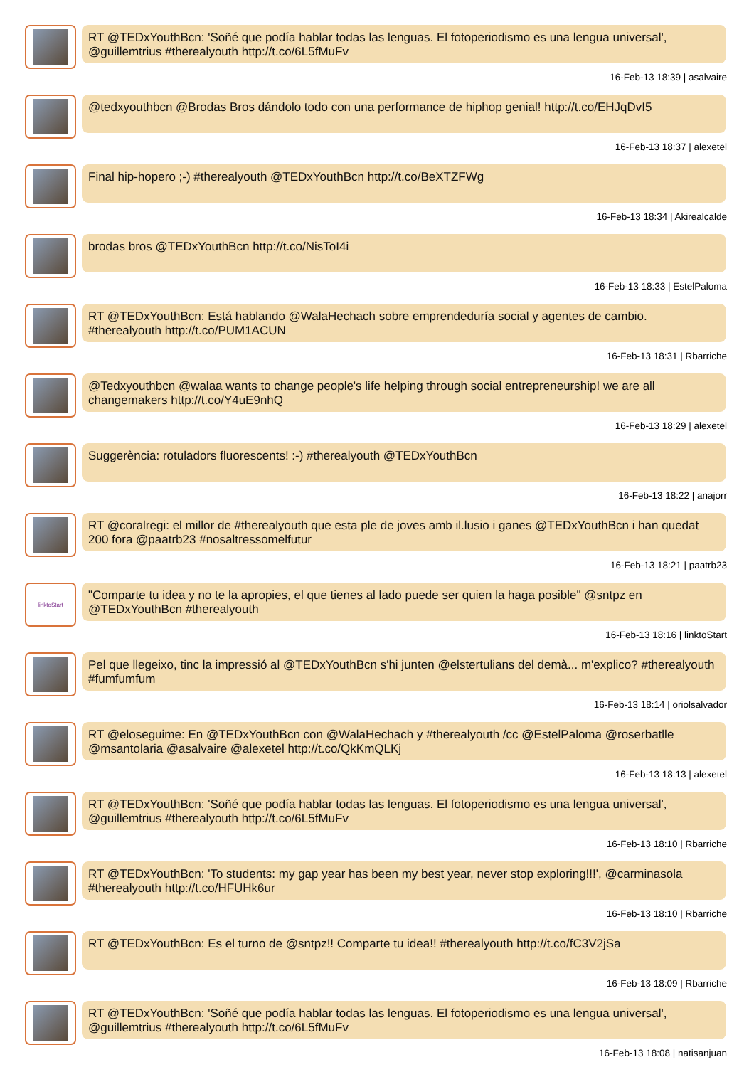RT @TEDxYouthBcn: 'Soñé que podía hablar todas las lenguas. El fotoperiodismo es una lengua universal', @guillemtrius #therealyouth http://t.co/6L5fMuFv
16-Feb-13 18:39 | asalvaire
@tedxyouthbcn @Brodas Bros dándolo todo con una performance de hiphop genial! http://t.co/EHJqDvI5
16-Feb-13 18:37 | alexetel
Final hip-hopero ;-) #therealyouth @TEDxYouthBcn http://t.co/BeXTZFWg
16-Feb-13 18:34 | Akirealcalde
brodas bros @TEDxYouthBcn http://t.co/NisToI4i
16-Feb-13 18:33 | EstelPaloma
RT @TEDxYouthBcn: Está hablando @WalaHechach sobre emprendeduría social y agentes de cambio. #therealyouth http://t.co/PUM1ACUN
16-Feb-13 18:31 | Rbarriche
@Tedxyouthbcn @walaa wants to change people's life helping through social entrepreneurship! we are all changemakers http://t.co/Y4uE9nhQ
16-Feb-13 18:29 | alexetel
Suggerència: rotuladors fluorescents! :-) #therealyouth @TEDxYouthBcn
16-Feb-13 18:22 | anajorr
RT @coralregi: el millor de #therealyouth que esta ple de joves amb il.lusio i ganes @TEDxYouthBcn i han quedat 200 fora @paatrb23 #nosaltressomelfutur
16-Feb-13 18:21 | paatrb23
linktoStart
"Comparte tu idea y no te la apropies, el que tienes al lado puede ser quien la haga posible" @sntpz en @TEDxYouthBcn #therealyouth
16-Feb-13 18:16 | linktoStart
Pel que llegeixo, tinc la impressió al @TEDxYouthBcn s'hi junten @elstertulians del demà... m'explico? #therealyouth #fumfumfum
16-Feb-13 18:14 | oriolsalvador
RT @eloseguime: En @TEDxYouthBcn con @WalaHechach y #therealyouth /cc @EstelPaloma @roserbatlle @msantolaria @asalvaire @alexetel http://t.co/QkKmQLKj
16-Feb-13 18:13 | alexetel
RT @TEDxYouthBcn: 'Soñé que podía hablar todas las lenguas. El fotoperiodismo es una lengua universal', @guillemtrius #therealyouth http://t.co/6L5fMuFv
16-Feb-13 18:10 | Rbarriche
RT @TEDxYouthBcn: 'To students: my gap year has been my best year, never stop exploring!!!', @carminasola #therealyouth http://t.co/HFUHk6ur
16-Feb-13 18:10 | Rbarriche
RT @TEDxYouthBcn: Es el turno de @sntpz!! Comparte tu idea!! #therealyouth http://t.co/fC3V2jSa
16-Feb-13 18:09 | Rbarriche
RT @TEDxYouthBcn: 'Soñé que podía hablar todas las lenguas. El fotoperiodismo es una lengua universal', @guillemtrius #therealyouth http://t.co/6L5fMuFv
16-Feb-13 18:08 | natisanjuan